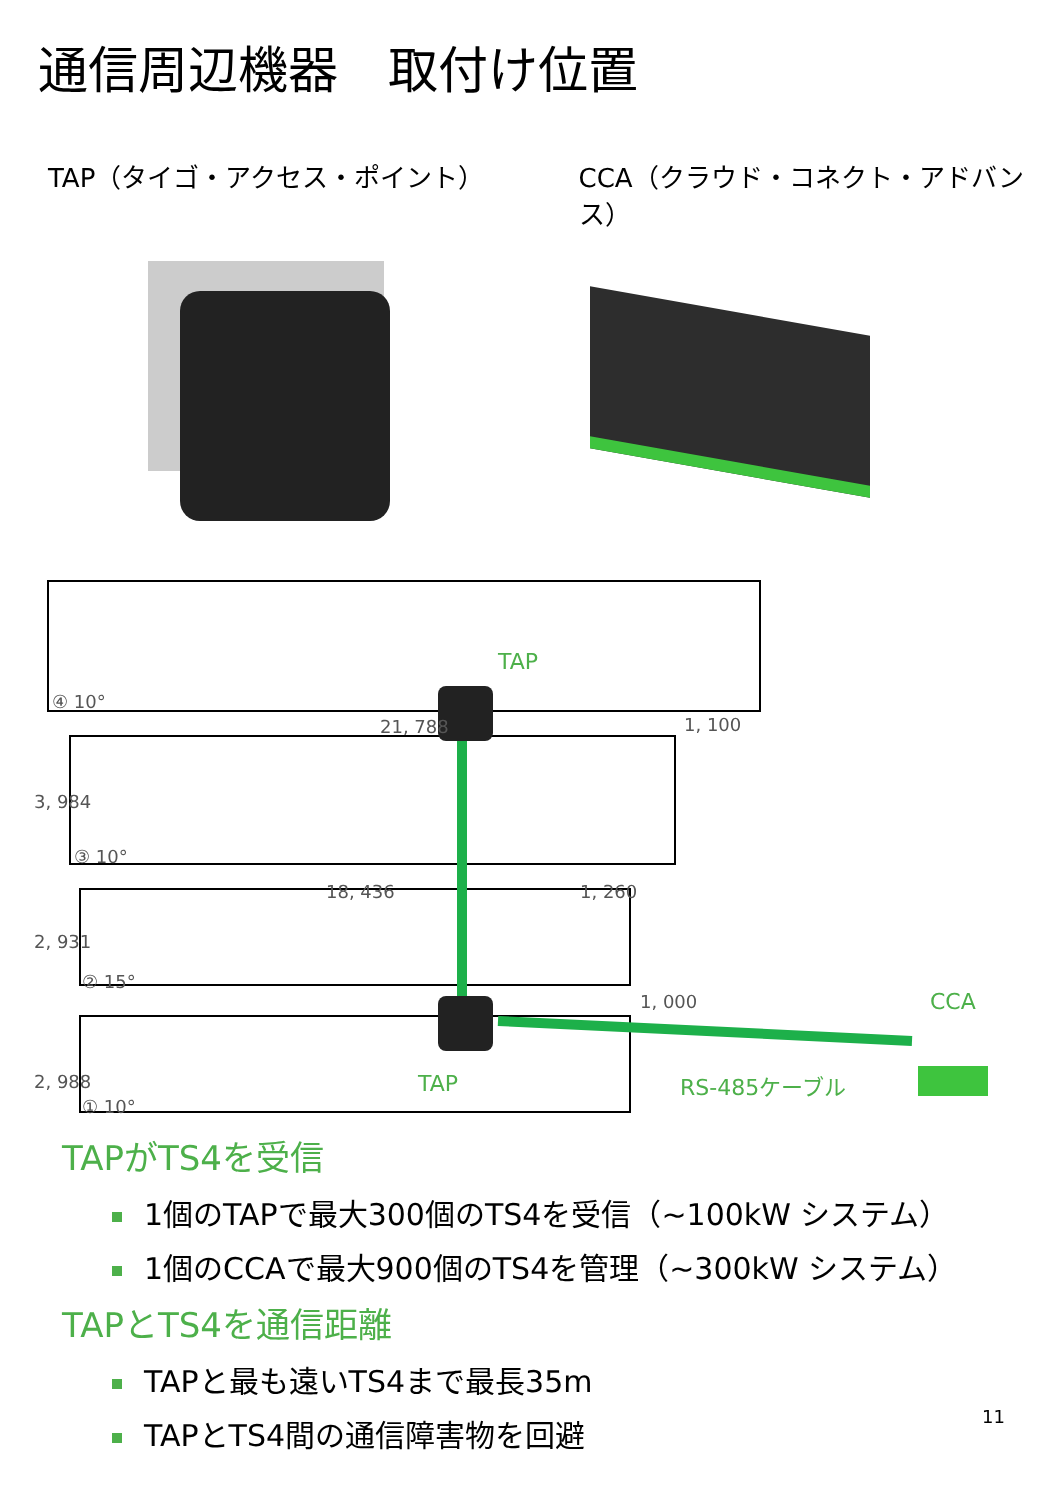通信周辺機器　取付け位置
TAP（タイゴ・アクセス・ポイント） CCA（クラウド・コネクト・アドバンス）
④ 10°
21, 788 1, 100
3, 984
③ 10°
18, 436 1, 260
2, 931
② 15°
1, 000
2, 988
① 10°
TAP
TAP
CCA
RS-485ケーブル
TAPがTS4を受信
1個のTAPで最大300個のTS4を受信（~100kW システム）
1個のCCAで最大900個のTS4を管理（~300kW システム）
TAPとTS4を通信距離
TAPと最も遠いTS4まで最長35m
TAPとTS4間の通信障害物を回避
11